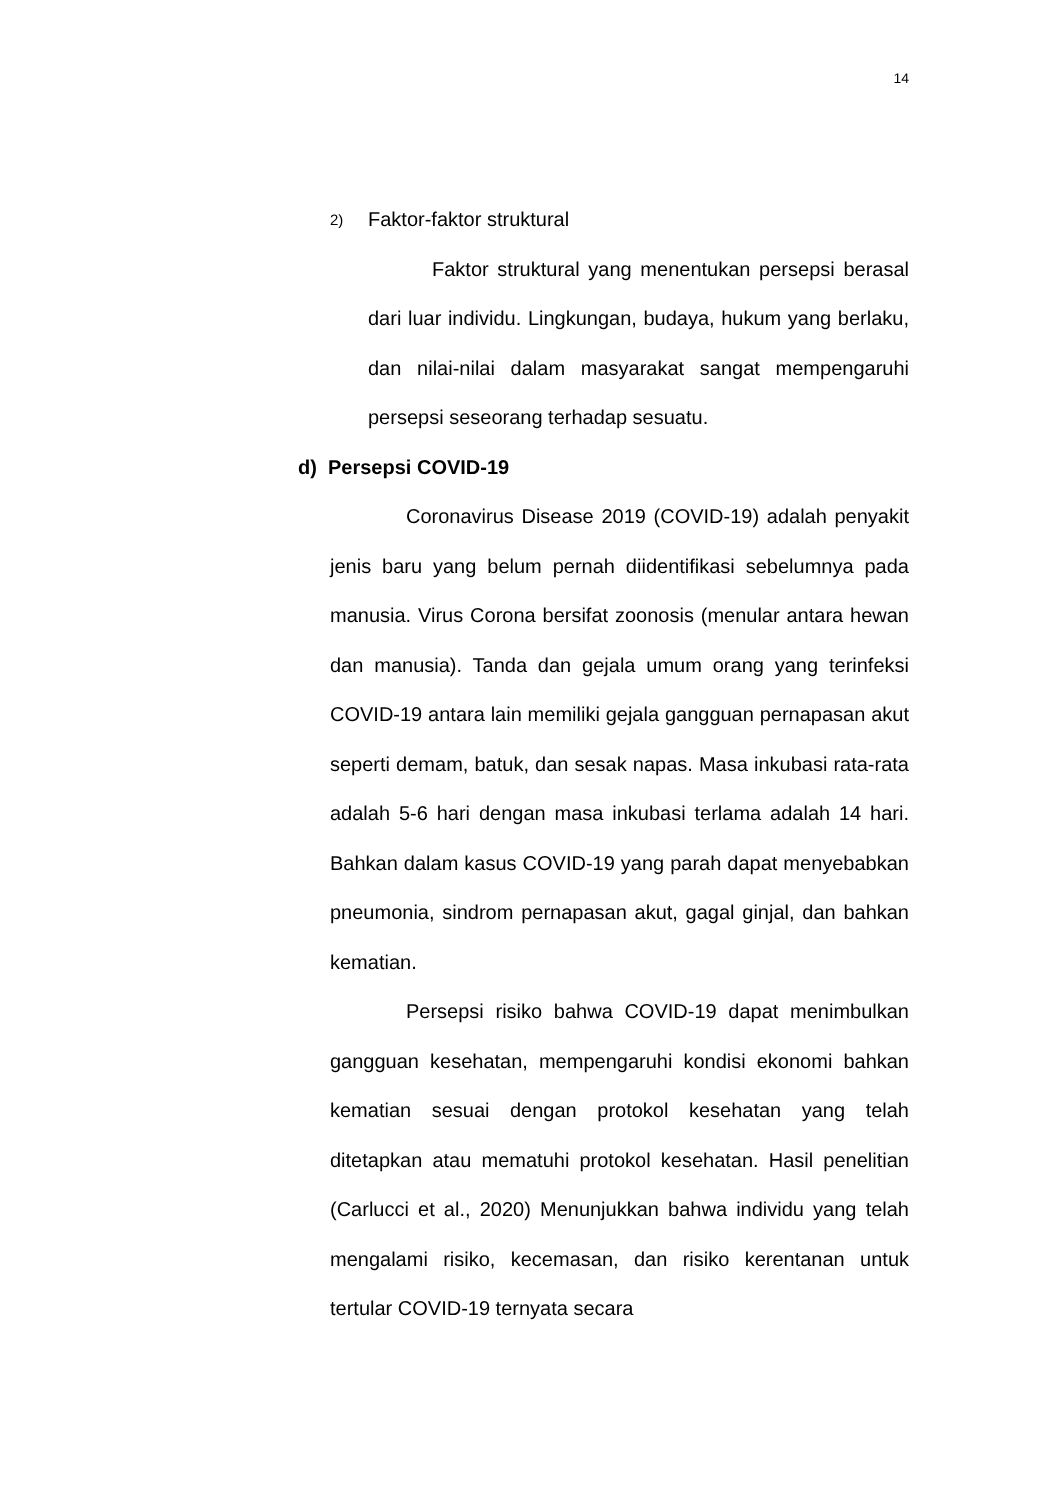14
2) Faktor-faktor struktural
Faktor struktural yang menentukan persepsi berasal dari luar individu. Lingkungan, budaya, hukum yang berlaku, dan nilai-nilai dalam masyarakat sangat mempengaruhi persepsi seseorang terhadap sesuatu.
d) Persepsi COVID-19
Coronavirus Disease 2019 (COVID-19) adalah penyakit jenis baru yang belum pernah diidentifikasi sebelumnya pada manusia. Virus Corona bersifat zoonosis (menular antara hewan dan manusia). Tanda dan gejala umum orang yang terinfeksi COVID-19 antara lain memiliki gejala gangguan pernapasan akut seperti demam, batuk, dan sesak napas. Masa inkubasi rata-rata adalah 5-6 hari dengan masa inkubasi terlama adalah 14 hari. Bahkan dalam kasus COVID-19 yang parah dapat menyebabkan pneumonia, sindrom pernapasan akut, gagal ginjal, dan bahkan kematian.
Persepsi risiko bahwa COVID-19 dapat menimbulkan gangguan kesehatan, mempengaruhi kondisi ekonomi bahkan kematian sesuai dengan protokol kesehatan yang telah ditetapkan atau mematuhi protokol kesehatan. Hasil penelitian (Carlucci et al., 2020) Menunjukkan bahwa individu yang telah mengalami risiko, kecemasan, dan risiko kerentanan untuk tertular COVID-19 ternyata secara